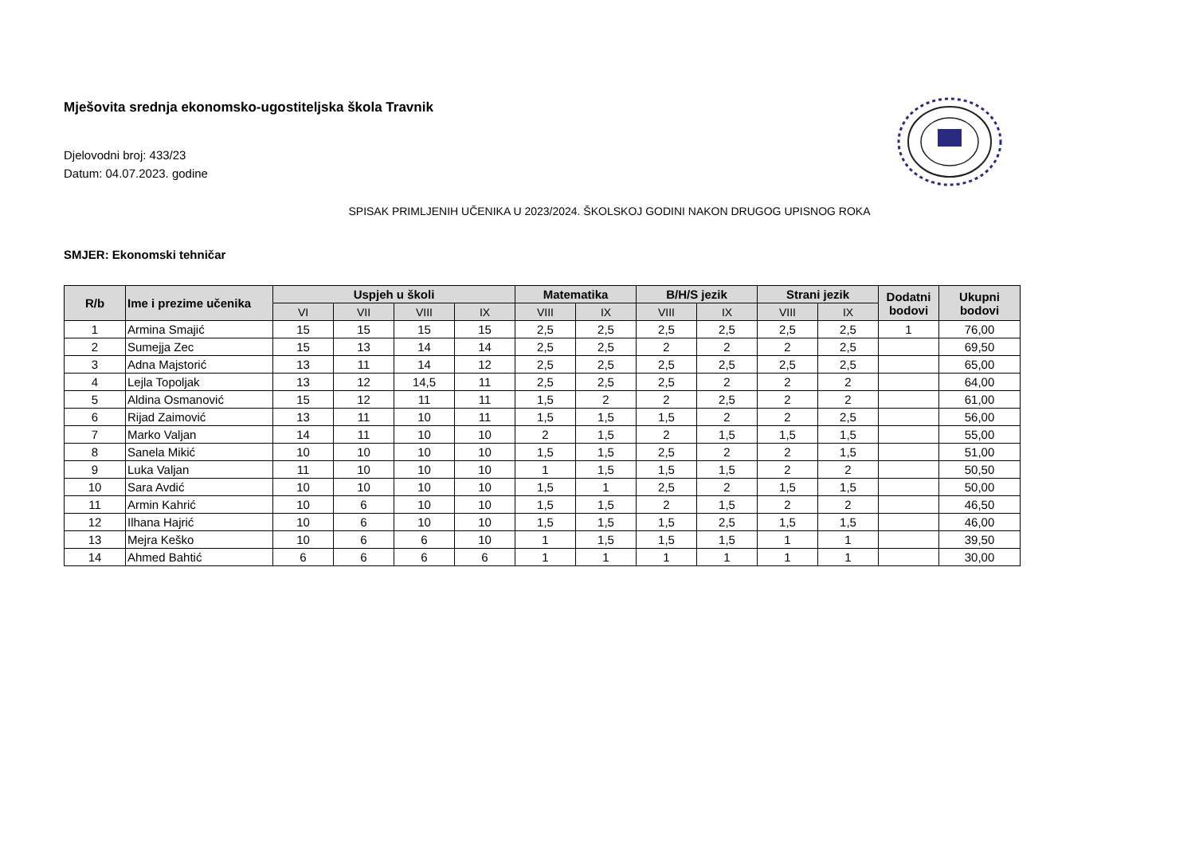Mješovita srednja ekonomsko-ugostiteljska škola Travnik
Djelovodni broj: 433/23
Datum: 04.07.2023. godine
SPISAK PRIMLJENIH UČENIKA U 2023/2024. ŠKOLSKOJ GODINI NAKON DRUGOG UPISNOG ROKA
SMJER: Ekonomski tehničar
| R/b | Ime i prezime učenika | Uspjeh u školi | | | | Matematika | | B/H/S jezik | | Strani jezik | | Dodatni bodovi | Ukupni bodovi |
| --- | --- | --- | --- | --- | --- | --- | --- | --- | --- | --- | --- | --- | --- |
| | | VI | VII | VIII | IX | VIII | IX | VIII | IX | VIII | IX | | |
| 1 | Armina Smajić | 15 | 15 | 15 | 15 | 2,5 | 2,5 | 2,5 | 2,5 | 2,5 | 2,5 | 1 | 76,00 |
| 2 | Sumejja Zec | 15 | 13 | 14 | 14 | 2,5 | 2,5 | 2 | 2 | 2 | 2,5 | | 69,50 |
| 3 | Adna Majstorić | 13 | 11 | 14 | 12 | 2,5 | 2,5 | 2,5 | 2,5 | 2,5 | 2,5 | | 65,00 |
| 4 | Lejla Topoljak | 13 | 12 | 14,5 | 11 | 2,5 | 2,5 | 2,5 | 2 | 2 | 2 | | 64,00 |
| 5 | Aldina Osmanović | 15 | 12 | 11 | 11 | 1,5 | 2 | 2 | 2,5 | 2 | 2 | | 61,00 |
| 6 | Rijad Zaimović | 13 | 11 | 10 | 11 | 1,5 | 1,5 | 1,5 | 2 | 2 | 2,5 | | 56,00 |
| 7 | Marko Valjan | 14 | 11 | 10 | 10 | 2 | 1,5 | 2 | 1,5 | 1,5 | 1,5 | | 55,00 |
| 8 | Sanela Mikić | 10 | 10 | 10 | 10 | 1,5 | 1,5 | 2,5 | 2 | 2 | 1,5 | | 51,00 |
| 9 | Luka Valjan | 11 | 10 | 10 | 10 | 1 | 1,5 | 1,5 | 1,5 | 2 | 2 | | 50,50 |
| 10 | Sara Avdić | 10 | 10 | 10 | 10 | 1,5 | 1 | 2,5 | 2 | 1,5 | 1,5 | | 50,00 |
| 11 | Armin Kahrić | 10 | 6 | 10 | 10 | 1,5 | 1,5 | 2 | 1,5 | 2 | 2 | | 46,50 |
| 12 | Ilhana Hajrić | 10 | 6 | 10 | 10 | 1,5 | 1,5 | 1,5 | 2,5 | 1,5 | 1,5 | | 46,00 |
| 13 | Mejra Keško | 10 | 6 | 6 | 10 | 1 | 1,5 | 1,5 | 1,5 | 1 | 1 | | 39,50 |
| 14 | Ahmed Bahtić | 6 | 6 | 6 | 6 | 1 | 1 | 1 | 1 | 1 | 1 | | 30,00 |